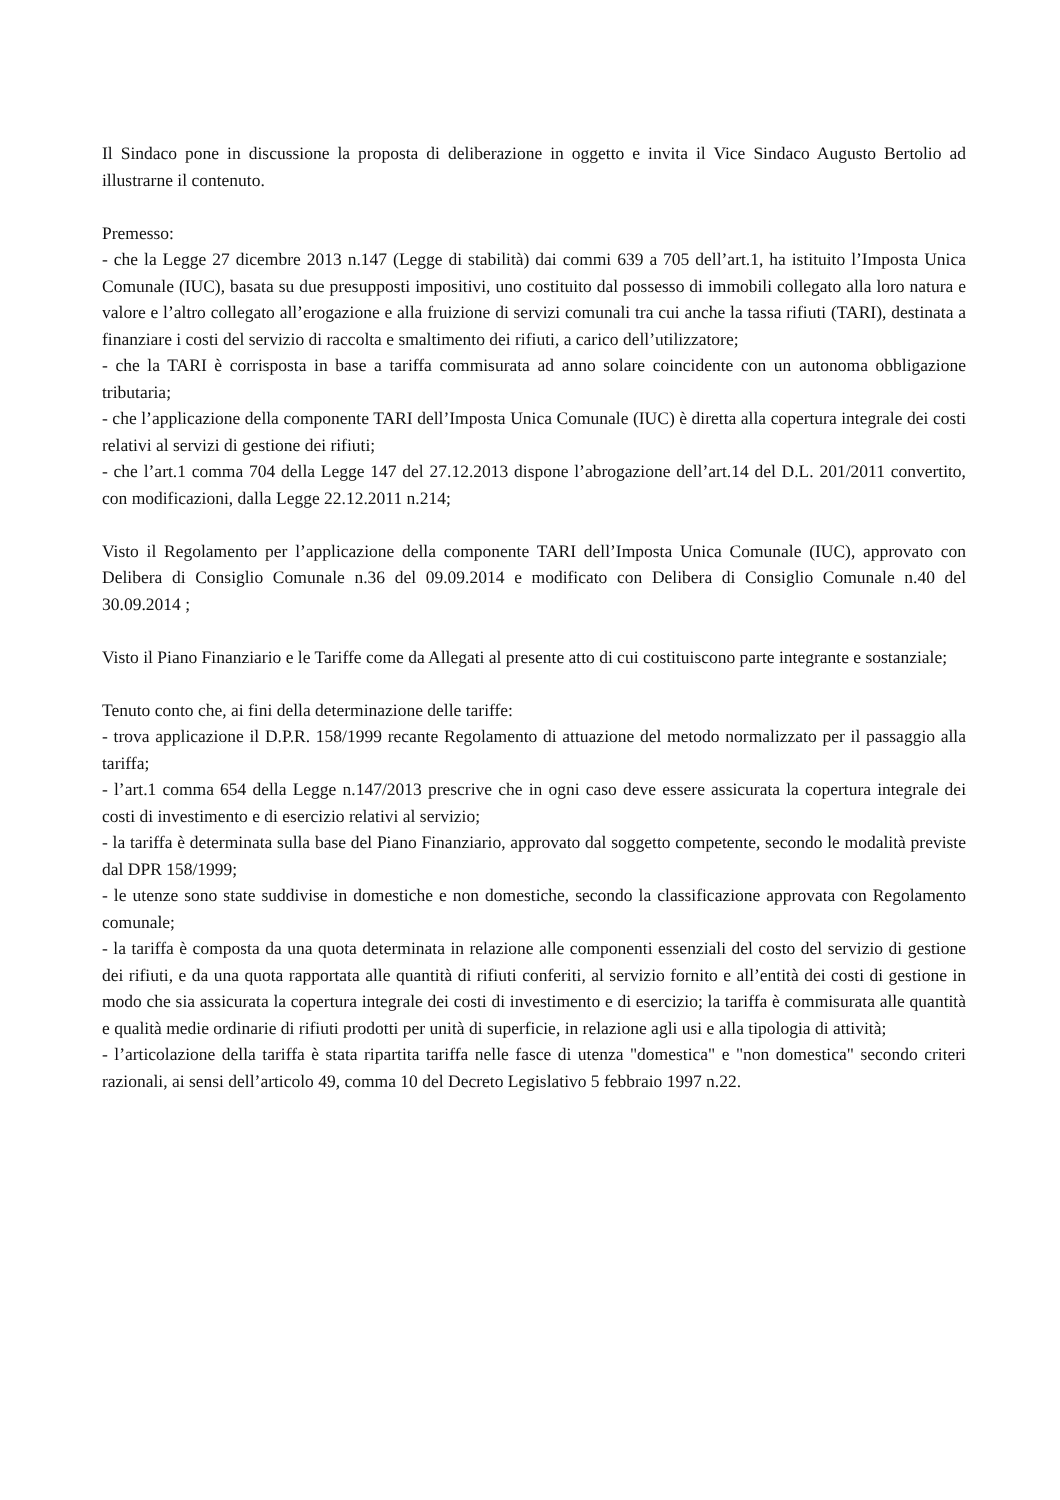Il Sindaco pone in discussione la proposta di deliberazione in oggetto e invita il Vice Sindaco Augusto Bertolio ad illustrarne il contenuto.
Premesso:
- che la Legge 27 dicembre 2013 n.147 (Legge di stabilità) dai commi 639 a 705 dell’art.1, ha istituito l’Imposta Unica Comunale (IUC), basata su due presupposti impositivi, uno costituito dal possesso di immobili collegato alla loro natura e valore e l’altro collegato all’erogazione e alla fruizione di servizi comunali tra cui anche la tassa rifiuti (TARI), destinata a finanziare i costi del servizio di raccolta e smaltimento dei rifiuti, a carico dell’utilizzatore;
- che la TARI è corrisposta in base a tariffa commisurata ad anno solare coincidente con un autonoma obbligazione tributaria;
- che l’applicazione della componente TARI dell’Imposta Unica Comunale (IUC) è diretta alla copertura integrale dei costi relativi al servizi di gestione dei rifiuti;
- che l’art.1 comma 704 della Legge 147 del 27.12.2013 dispone l’abrogazione dell’art.14 del D.L. 201/2011 convertito, con modificazioni, dalla Legge 22.12.2011 n.214;
Visto il Regolamento per l’applicazione della componente TARI dell’Imposta Unica Comunale (IUC), approvato con Delibera di Consiglio Comunale n.36 del 09.09.2014 e modificato con Delibera di Consiglio Comunale n.40 del 30.09.2014 ;
Visto il Piano Finanziario e le Tariffe come da Allegati al presente atto di cui costituiscono parte integrante e sostanziale;
Tenuto conto che, ai fini della determinazione delle tariffe:
- trova applicazione il D.P.R. 158/1999 recante Regolamento di attuazione del metodo normalizzato per il passaggio alla tariffa;
- l’art.1 comma 654 della Legge n.147/2013 prescrive che in ogni caso deve essere assicurata la copertura integrale dei costi di investimento e di esercizio relativi al servizio;
- la tariffa è determinata sulla base del Piano Finanziario, approvato dal soggetto competente, secondo le modalità previste dal DPR 158/1999;
- le utenze sono state suddivise in domestiche e non domestiche, secondo la classificazione approvata con Regolamento comunale;
- la tariffa è composta da una quota determinata in relazione alle componenti essenziali del costo del servizio di gestione dei rifiuti, e da una quota rapportata alle quantità di rifiuti conferiti, al servizio fornito e all’entità dei costi di gestione in modo che sia assicurata la copertura integrale dei costi di investimento e di esercizio; la tariffa è commisurata alle quantità e qualità medie ordinarie di rifiuti prodotti per unità di superficie, in relazione agli usi e alla tipologia di attività;
- l’articolazione della tariffa è stata ripartita tariffa nelle fasce di utenza "domestica" e "non domestica" secondo criteri razionali, ai sensi dell’articolo 49, comma 10 del Decreto Legislativo 5 febbraio 1997 n.22.